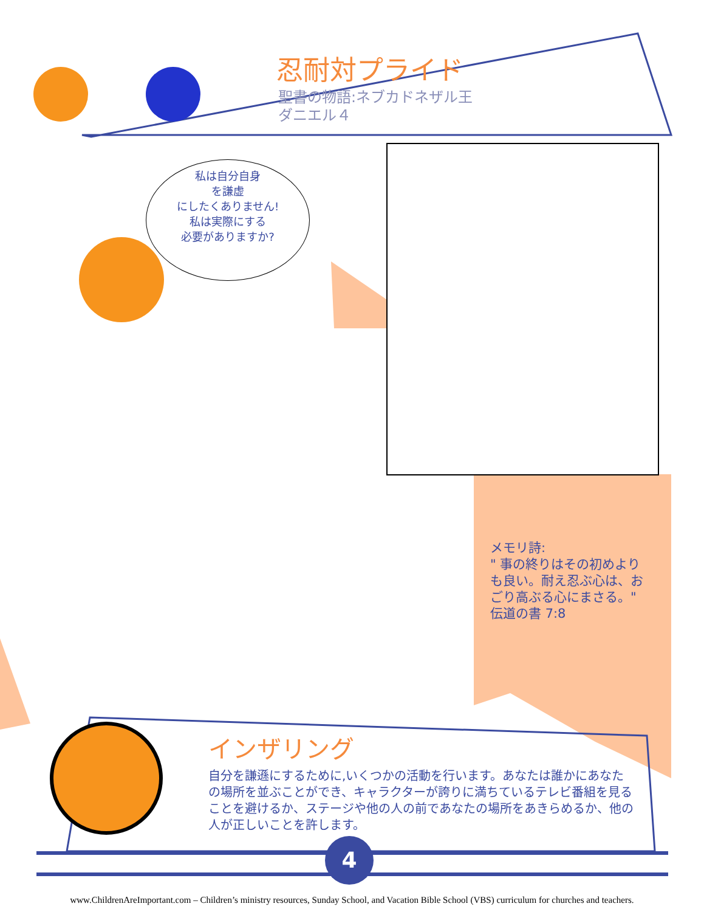忍耐対プライド
聖書の物語:ネブカドネザル王
ダニエル４
私は自分自身
を謙虚
にしたくありません!
私は実際にする
必要がありますか?
メモリ詩:
" 事の終りはその初めより も良い。耐え忍ぶ心は、おごり高ぶる心にまさる。"
伝道の書 7:8
インザリング
自分を謙遜にするために,いくつかの活動を行います。あなたは誰かにあなたの場所を並ぶことができ、キャラクターが誇りに満ちているテレビ番組を見ることを避けるか、ステージや他の人の前であなたの場所をあきらめるか、他の人が正しいことを許します。
4
www.ChildrenAreImportant.com – Children’s ministry resources, Sunday School, and Vacation Bible School (VBS) curriculum for churches and teachers.